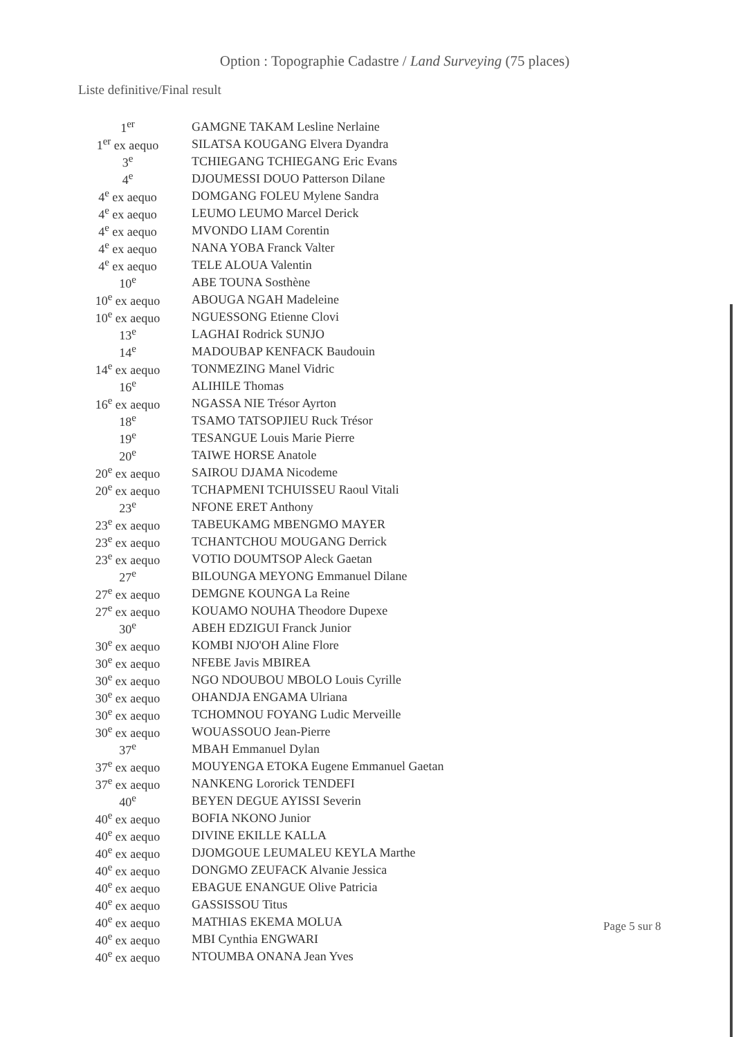Option : Topographie Cadastre / Land Surveying (75 places)
Liste definitive/Final result
| 1<sup>er</sup> | GAMGNE TAKAM Lesline Nerlaine |
| 1<sup>er</sup> ex aequo | SILATSA KOUGANG Elvera Dyandra |
| 3<sup>e</sup> | TCHIEGANG TCHIEGANG Eric Evans |
| 4<sup>e</sup> | DJOUMESSI DOUO Patterson Dilane |
| 4<sup>e</sup> ex aequo | DOMGANG FOLEU Mylene Sandra |
| 4<sup>e</sup> ex aequo | LEUMO LEUMO Marcel Derick |
| 4<sup>e</sup> ex aequo | MVONDO LIAM Corentin |
| 4<sup>e</sup> ex aequo | NANA YOBA Franck Valter |
| 4<sup>e</sup> ex aequo | TELE ALOUA Valentin |
| 10<sup>e</sup> | ABE TOUNA Sosthène |
| 10<sup>e</sup> ex aequo | ABOUGA NGAH Madeleine |
| 10<sup>e</sup> ex aequo | NGUESSONG Etienne Clovi |
| 13<sup>e</sup> | LAGHAI Rodrick SUNJO |
| 14<sup>e</sup> | MADOUBAP KENFACK Baudouin |
| 14<sup>e</sup> ex aequo | TONMEZING Manel Vidric |
| 16<sup>e</sup> | ALIHILE Thomas |
| 16<sup>e</sup> ex aequo | NGASSA NIE Trésor Ayrton |
| 18<sup>e</sup> | TSAMO TATSOPJIEU Ruck Trésor |
| 19<sup>e</sup> | TESANGUE Louis Marie Pierre |
| 20<sup>e</sup> | TAIWE HORSE Anatole |
| 20<sup>e</sup> ex aequo | SAIROU DJAMA Nicodeme |
| 20<sup>e</sup> ex aequo | TCHAPMENI TCHUISSEU Raoul Vitali |
| 23<sup>e</sup> | NFONE ERET Anthony |
| 23<sup>e</sup> ex aequo | TABEUKAMG MBENGMO MAYER |
| 23<sup>e</sup> ex aequo | TCHANTCHOU MOUGANG Derrick |
| 23<sup>e</sup> ex aequo | VOTIO DOUMTSOP Aleck Gaetan |
| 27<sup>e</sup> | BILOUNGA MEYONG Emmanuel Dilane |
| 27<sup>e</sup> ex aequo | DEMGNE KOUNGA La Reine |
| 27<sup>e</sup> ex aequo | KOUAMO NOUHA Theodore Dupexe |
| 30<sup>e</sup> | ABEH EDZIGUI Franck Junior |
| 30<sup>e</sup> ex aequo | KOMBI NJO'OH Aline Flore |
| 30<sup>e</sup> ex aequo | NFEBE Javis MBIREA |
| 30<sup>e</sup> ex aequo | NGO NDOUBOU MBOLO Louis Cyrille |
| 30<sup>e</sup> ex aequo | OHANDJA ENGAMA Ulriana |
| 30<sup>e</sup> ex aequo | TCHOMNOU FOYANG Ludic Merveille |
| 30<sup>e</sup> ex aequo | WOUASSOUO Jean-Pierre |
| 37<sup>e</sup> | MBAH Emmanuel Dylan |
| 37<sup>e</sup> ex aequo | MOUYENGA ETOKA Eugene Emmanuel Gaetan |
| 37<sup>e</sup> ex aequo | NANKENG Lororick TENDEFI |
| 40<sup>e</sup> | BEYEN DEGUE AYISSI Severin |
| 40<sup>e</sup> ex aequo | BOFIA NKONO Junior |
| 40<sup>e</sup> ex aequo | DIVINE EKILLE KALLA |
| 40<sup>e</sup> ex aequo | DJOMGOUE LEUMALEU KEYLA Marthe |
| 40<sup>e</sup> ex aequo | DONGMO ZEUFACK Alvanie Jessica |
| 40<sup>e</sup> ex aequo | EBAGUE ENANGUE Olive Patricia |
| 40<sup>e</sup> ex aequo | GASSISSOU Titus |
| 40<sup>e</sup> ex aequo | MATHIAS EKEMA MOLUA |
| 40<sup>e</sup> ex aequo | MBI Cynthia ENGWARI |
| 40<sup>e</sup> ex aequo | NTOUMBA ONANA Jean Yves |
Page 5 sur 8